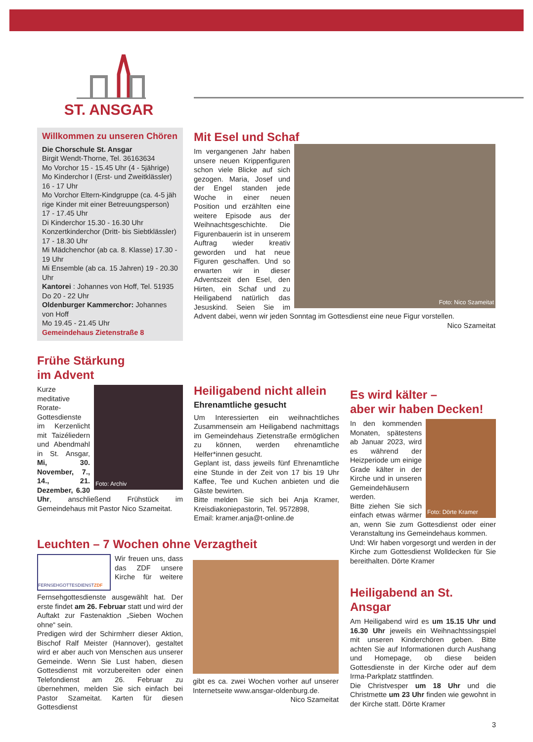ST. ANSGAR
Willkommen zu unseren Chören
Die Chorschule St. Ansgar
Birgit Wendt-Thorne, Tel. 36163634
Mo Vorchor 15 - 15.45 Uhr (4 - 5jährige)
Mo Kinderchor I (Erst- und Zweitklässler) 16 - 17 Uhr
Mo Vorchor Eltern-Kindgruppe (ca. 4-5 jäh rige Kinder mit einer Betreuungsperson) 17 - 17.45 Uhr
Di Kinderchor 15.30 - 16.30 Uhr
Konzertkinderchor (Dritt- bis Siebtklässler) 17 - 18.30 Uhr
Mi Mädchenchor (ab ca. 8. Klasse) 17.30 - 19 Uhr
Mi Ensemble (ab ca. 15 Jahren) 19 - 20.30 Uhr
Kantorei : Johannes von Hoff, Tel. 51935
Do 20 - 22 Uhr
Oldenburger Kammerchor: Johannes von Hoff
Mo 19.45 - 21.45 Uhr
Gemeindehaus Zietenstraße 8
Frühe Stärkung
im Advent
Foto: Archiv
Kurze meditative Rorate-Gottesdienste im Kerzenlicht mit Taizéliedern und Abendmahl in St. Ansgar, Mi, 30. November, 7., 14., 21. Dezember, 6.30 Uhr, anschließend Frühstück im Gemeindehaus mit Pastor Nico Szameitat.
Mit Esel und Schaf
Foto: Nico Szameitat
Im vergangenen Jahr haben unsere neuen Krippenfiguren schon viele Blicke auf sich gezogen. Maria, Josef und der Engel standen jede Woche in einer neuen Position und erzählten eine weitere Episode aus der Weihnachtsgeschichte. Die Figurenbauerin ist in unserem Auftrag wieder kreativ geworden und hat neue Figuren geschaffen. Und so erwarten wir in dieser Adventszeit den Esel, den Hirten, ein Schaf und zu Heiligabend natürlich das Jesuskind. Seien Sie im Advent dabei, wenn wir jeden Sonntag im Gottesdienst eine neue Figur vorstellen.
Nico Szameitat
Heiligabend nicht allein
Ehrenamtliche gesucht
Um Interessierten ein weihnachtliches Zusammensein am Heiligabend nachmittags im Gemeindehaus Zietenstraße ermöglichen zu können, werden ehrenamtliche Helfer*innen gesucht.
Geplant ist, dass jeweils fünf Ehrenamtliche eine Stunde in der Zeit von 17 bis 19 Uhr Kaffee, Tee und Kuchen anbieten und die Gäste bewirten.
Bitte melden Sie sich bei Anja Kramer, Kreisdiakoniepastorin, Tel. 9572898,
Email: kramer.anja@t-online.de
Es wird kälter –
aber wir haben Decken!
Foto: Dörte Kramer
In den kommenden Monaten, spätestens ab Januar 2023, wird es während der Heizperiode um einige Grade kälter in der Kirche und in unseren Gemeindehäusern werden.
Bitte ziehen Sie sich einfach etwas wärmer an, wenn Sie zum Gottesdienst oder einer Veranstaltung ins Gemeindehaus kommen.
Und: Wir haben vorgesorgt und werden in der Kirche zum Gottesdienst Wolldecken für Sie bereithalten. Dörte Kramer
Heiligabend an St. Ansgar
Am Heiligabend wird es um 15.15 Uhr und 16.30 Uhr jeweils ein Weihnachtssingspiel mit unseren Kinderchören geben. Bitte achten Sie auf Informationen durch Aushang und Homepage, ob diese beiden Gottesdienste in der Kirche oder auf dem Irma-Parkplatz stattfinden.
Die Christvesper um 18 Uhr und die Christmette um 23 Uhr finden wie gewohnt in der Kirche statt. Dörte Kramer
3
Leuchten – 7 Wochen ohne Verzagtheit
FERNSEHGOTTESDIENST ZDF
Wir freuen uns, dass das ZDF unsere Kirche für weitere Fernsehgottesdienste ausgewählt hat. Der erste findet am 26. Februar statt und wird der Auftakt zur Fastenaktion „Sieben Wochen ohne“ sein.
Predigen wird der Schirmherr dieser Aktion, Bischof Ralf Meister (Hannover), gestaltet wird er aber auch von Menschen aus unserer Gemeinde. Wenn Sie Lust haben, diesen Gottesdienst mit vorzubereiten oder einen Telefondienst am 26. Februar zu übernehmen, melden Sie sich einfach bei Pastor Szameitat. Karten für diesen Gottesdienst
gibt es ca. zwei Wochen vorher auf unserer Internetseite www.ansgar-oldenburg.de.
Nico Szameitat